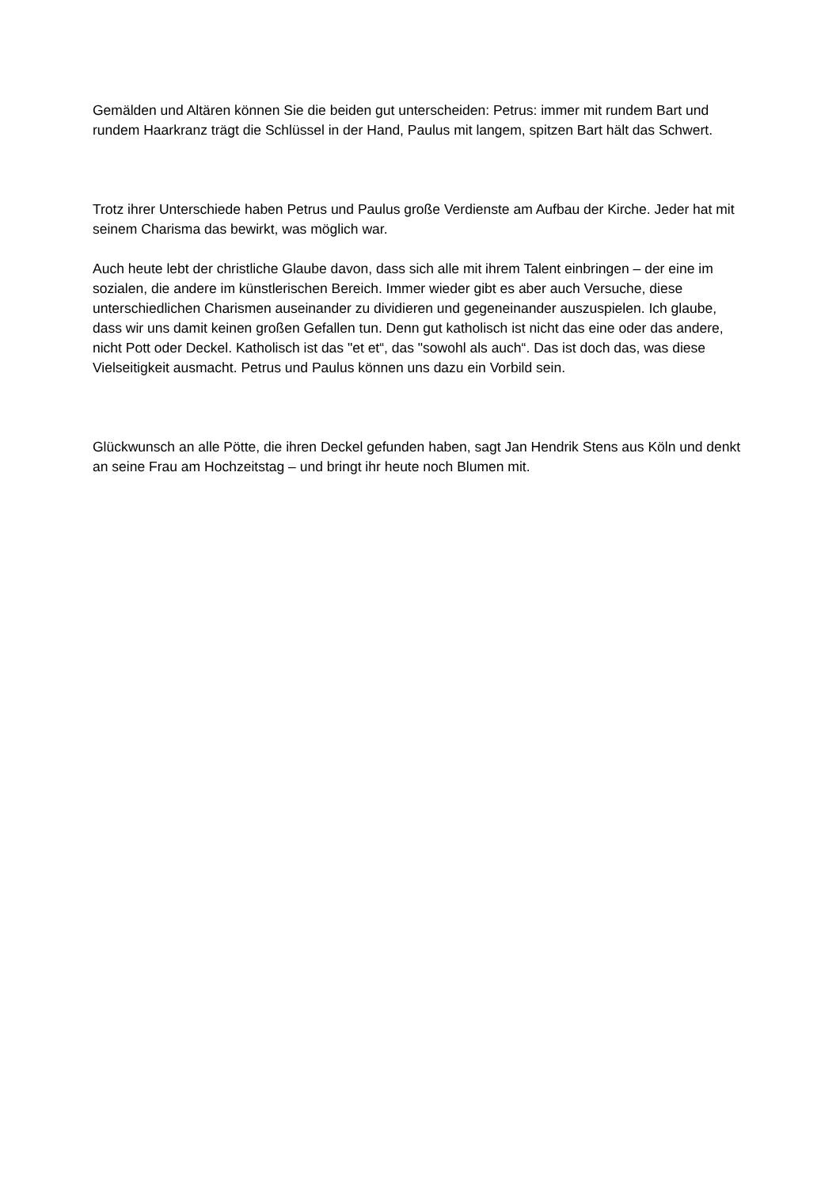Gemälden und Altären können Sie die beiden gut unterscheiden: Petrus: immer mit rundem Bart und rundem Haarkranz trägt die Schlüssel in der Hand, Paulus mit langem, spitzen Bart hält das Schwert.
Trotz ihrer Unterschiede haben Petrus und Paulus große Verdienste am Aufbau der Kirche. Jeder hat mit seinem Charisma das bewirkt, was möglich war.
Auch heute lebt der christliche Glaube davon, dass sich alle mit ihrem Talent einbringen – der eine im sozialen, die andere im künstlerischen Bereich. Immer wieder gibt es aber auch Versuche, diese unterschiedlichen Charismen auseinander zu dividieren und gegeneinander auszuspielen. Ich glaube, dass wir uns damit keinen großen Gefallen tun. Denn gut katholisch ist nicht das eine oder das andere, nicht Pott oder Deckel. Katholisch ist das "et et“, das "sowohl als auch“. Das ist doch das, was diese Vielseitigkeit ausmacht. Petrus und Paulus können uns dazu ein Vorbild sein.
Glückwunsch an alle Pötte, die ihren Deckel gefunden haben, sagt Jan Hendrik Stens aus Köln und denkt an seine Frau am Hochzeitstag – und bringt ihr heute noch Blumen mit.